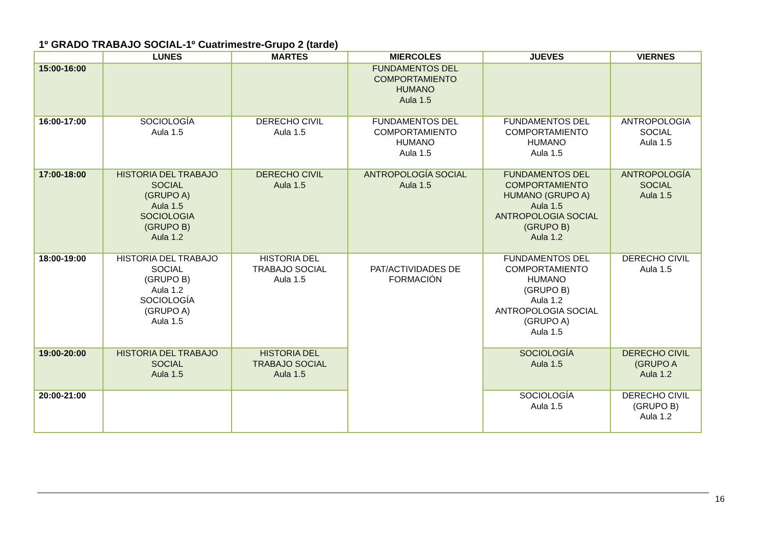1º GRADO TRABAJO SOCIAL-1º Cuatrimestre-Grupo 2 (tarde)
| | LUNES | MARTES | MIERCOLES | JUEVES | VIERNES |
| --- | --- | --- | --- | --- | --- |
| 15:00-16:00 | | | FUNDAMENTOS DEL COMPORTAMIENTO HUMANO Aula 1.5 | | |
| 16:00-17:00 | SOCIOLOGÍA Aula 1.5 | DERECHO CIVIL Aula 1.5 | FUNDAMENTOS DEL COMPORTAMIENTO HUMANO Aula 1.5 | FUNDAMENTOS DEL COMPORTAMIENTO HUMANO Aula 1.5 | ANTROPOLOGIA SOCIAL Aula 1.5 |
| 17:00-18:00 | HISTORIA DEL TRABAJO SOCIAL (GRUPO A) Aula 1.5 SOCIOLOGIA (GRUPO B) Aula 1.2 | DERECHO CIVIL Aula 1.5 | ANTROPOLOGÍA SOCIAL Aula 1.5 | FUNDAMENTOS DEL COMPORTAMIENTO HUMANO (GRUPO A) Aula 1.5 ANTROPOLOGIA SOCIAL (GRUPO B) Aula 1.2 | ANTROPOLOGÍA SOCIAL Aula 1.5 |
| 18:00-19:00 | HISTORIA DEL TRABAJO SOCIAL (GRUPO B) Aula 1.2 SOCIOLOGÍA (GRUPO A) Aula 1.5 | HISTORIA DEL TRABAJO SOCIAL Aula 1.5 | PAT/ACTIVIDADES DE FORMACIÓN | FUNDAMENTOS DEL COMPORTAMIENTO HUMANO (GRUPO B) Aula 1.2 ANTROPOLOGIA SOCIAL (GRUPO A) Aula 1.5 | DERECHO CIVIL Aula 1.5 |
| 19:00-20:00 | HISTORIA DEL TRABAJO SOCIAL Aula 1.5 | HISTORIA DEL TRABAJO SOCIAL Aula 1.5 | | SOCIOLOGÍA Aula 1.5 | DERECHO CIVIL (GRUPO A Aula 1.2 |
| 20:00-21:00 | | | | SOCIOLOGÍA Aula 1.5 | DERECHO CIVIL (GRUPO B) Aula 1.2 |
16